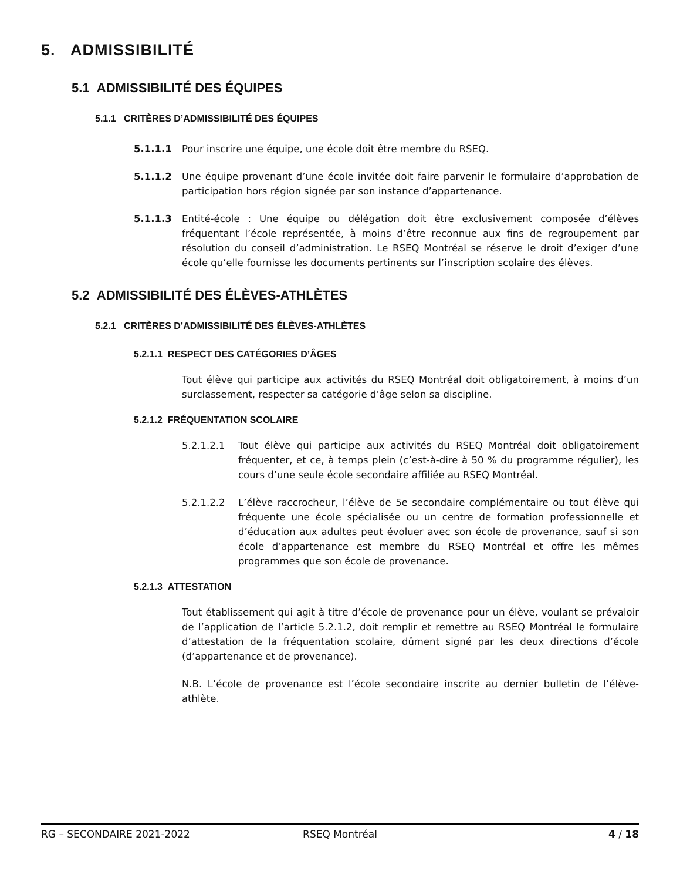5. ADMISSIBILITÉ
5.1 ADMISSIBILITÉ DES ÉQUIPES
5.1.1 CRITÈRES D’ADMISSIBILITÉ DES ÉQUIPES
5.1.1.1 Pour inscrire une équipe, une école doit être membre du RSEQ.
5.1.1.2 Une équipe provenant d’une école invitée doit faire parvenir le formulaire d’approbation de participation hors région signée par son instance d’appartenance.
5.1.1.3 Entité-école : Une équipe ou délégation doit être exclusivement composée d’élèves fréquentant l’école représentée, à moins d’être reconnue aux fins de regroupement par résolution du conseil d’administration. Le RSEQ Montréal se réserve le droit d’exiger d’une école qu’elle fournisse les documents pertinents sur l’inscription scolaire des élèves.
5.2 ADMISSIBILITÉ DES ÉLÈVES-ATHLÈTES
5.2.1 CRITÈRES D’ADMISSIBILITÉ DES ÉLÈVES-ATHLÈTES
5.2.1.1 RESPECT DES CATÉGORIES D’ÂGES
Tout élève qui participe aux activités du RSEQ Montréal doit obligatoirement, à moins d’un surclassement, respecter sa catégorie d’âge selon sa discipline.
5.2.1.2 FRÉQUENTATION SCOLAIRE
5.2.1.2.1 Tout élève qui participe aux activités du RSEQ Montréal doit obligatoirement fréquenter, et ce, à temps plein (c’est-à-dire à 50 % du programme régulier), les cours d’une seule école secondaire affiliée au RSEQ Montréal.
5.2.1.2.2 L’élève raccrocheur, l’élève de 5e secondaire complémentaire ou tout élève qui fréquente une école spécialisée ou un centre de formation professionnelle et d’éducation aux adultes peut évoluer avec son école de provenance, sauf si son école d’appartenance est membre du RSEQ Montréal et offre les mêmes programmes que son école de provenance.
5.2.1.3 ATTESTATION
Tout établissement qui agit à titre d’école de provenance pour un élève, voulant se prévaloir de l’application de l’article 5.2.1.2, doit remplir et remettre au RSEQ Montréal le formulaire d’attestation de la fréquentation scolaire, dûment signé par les deux directions d’école (d’appartenance et de provenance).
N.B. L’école de provenance est l’école secondaire inscrite au dernier bulletin de l’élève-athlète.
RG – SECONDAIRE 2021-2022 RSEQ Montréal 4 / 18